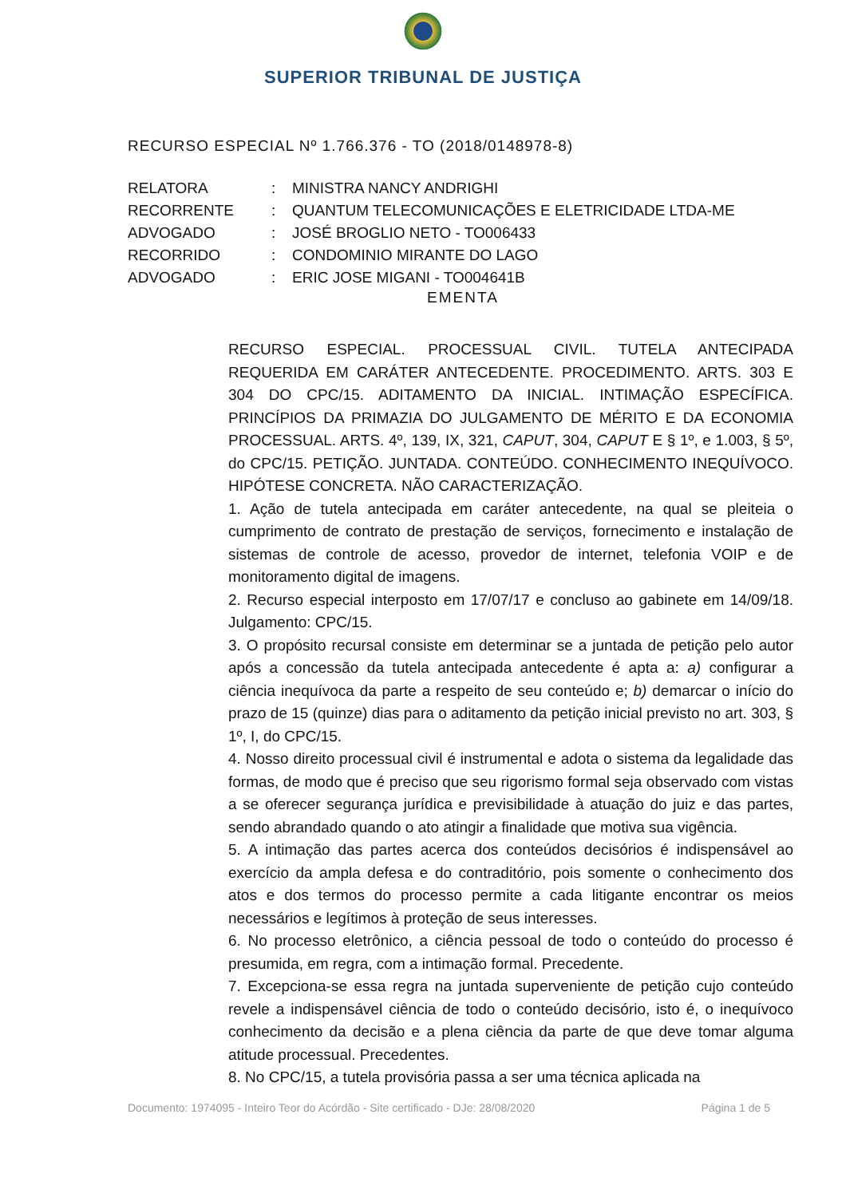SUPERIOR TRIBUNAL DE JUSTIÇA
RECURSO ESPECIAL Nº 1.766.376 - TO (2018/0148978-8)
RELATORA: MINISTRA NANCY ANDRIGHI
RECORRENTE: QUANTUM TELECOMUNICAÇÕES E ELETRICIDADE LTDA-ME
ADVOGADO: JOSÉ BROGLIO NETO - TO006433
RECORRIDO: CONDOMINIO MIRANTE DO LAGO
ADVOGADO: ERIC JOSE MIGANI - TO004641B
EMENTA
RECURSO ESPECIAL. PROCESSUAL CIVIL. TUTELA ANTECIPADA REQUERIDA EM CARÁTER ANTECEDENTE. PROCEDIMENTO. ARTS. 303 E 304 DO CPC/15. ADITAMENTO DA INICIAL. INTIMAÇÃO ESPECÍFICA. PRINCÍPIOS DA PRIMAZIA DO JULGAMENTO DE MÉRITO E DA ECONOMIA PROCESSUAL. ARTS. 4º, 139, IX, 321, CAPUT, 304, CAPUT E § 1º, e 1.003, § 5º, do CPC/15. PETIÇÃO. JUNTADA. CONTEÚDO. CONHECIMENTO INEQUÍVOCO. HIPÓTESE CONCRETA. NÃO CARACTERIZAÇÃO.
1. Ação de tutela antecipada em caráter antecedente, na qual se pleiteia o cumprimento de contrato de prestação de serviços, fornecimento e instalação de sistemas de controle de acesso, provedor de internet, telefonia VOIP e de monitoramento digital de imagens.
2. Recurso especial interposto em 17/07/17 e concluso ao gabinete em 14/09/18. Julgamento: CPC/15.
3. O propósito recursal consiste em determinar se a juntada de petição pelo autor após a concessão da tutela antecipada antecedente é apta a: a) configurar a ciência inequívoca da parte a respeito de seu conteúdo e; b) demarcar o início do prazo de 15 (quinze) dias para o aditamento da petição inicial previsto no art. 303, § 1º, I, do CPC/15.
4. Nosso direito processual civil é instrumental e adota o sistema da legalidade das formas, de modo que é preciso que seu rigorismo formal seja observado com vistas a se oferecer segurança jurídica e previsibilidade à atuação do juiz e das partes, sendo abrandado quando o ato atingir a finalidade que motiva sua vigência.
5. A intimação das partes acerca dos conteúdos decisórios é indispensável ao exercício da ampla defesa e do contraditório, pois somente o conhecimento dos atos e dos termos do processo permite a cada litigante encontrar os meios necessários e legítimos à proteção de seus interesses.
6. No processo eletrônico, a ciência pessoal de todo o conteúdo do processo é presumida, em regra, com a intimação formal. Precedente.
7. Excepciona-se essa regra na juntada superveniente de petição cujo conteúdo revele a indispensável ciência de todo o conteúdo decisório, isto é, o inequívoco conhecimento da decisão e a plena ciência da parte de que deve tomar alguma atitude processual. Precedentes.
8. No CPC/15, a tutela provisória passa a ser uma técnica aplicada na
Documento: 1974095 - Inteiro Teor do Acórdão - Site certificado - DJe: 28/08/2020 Página 1 de 5